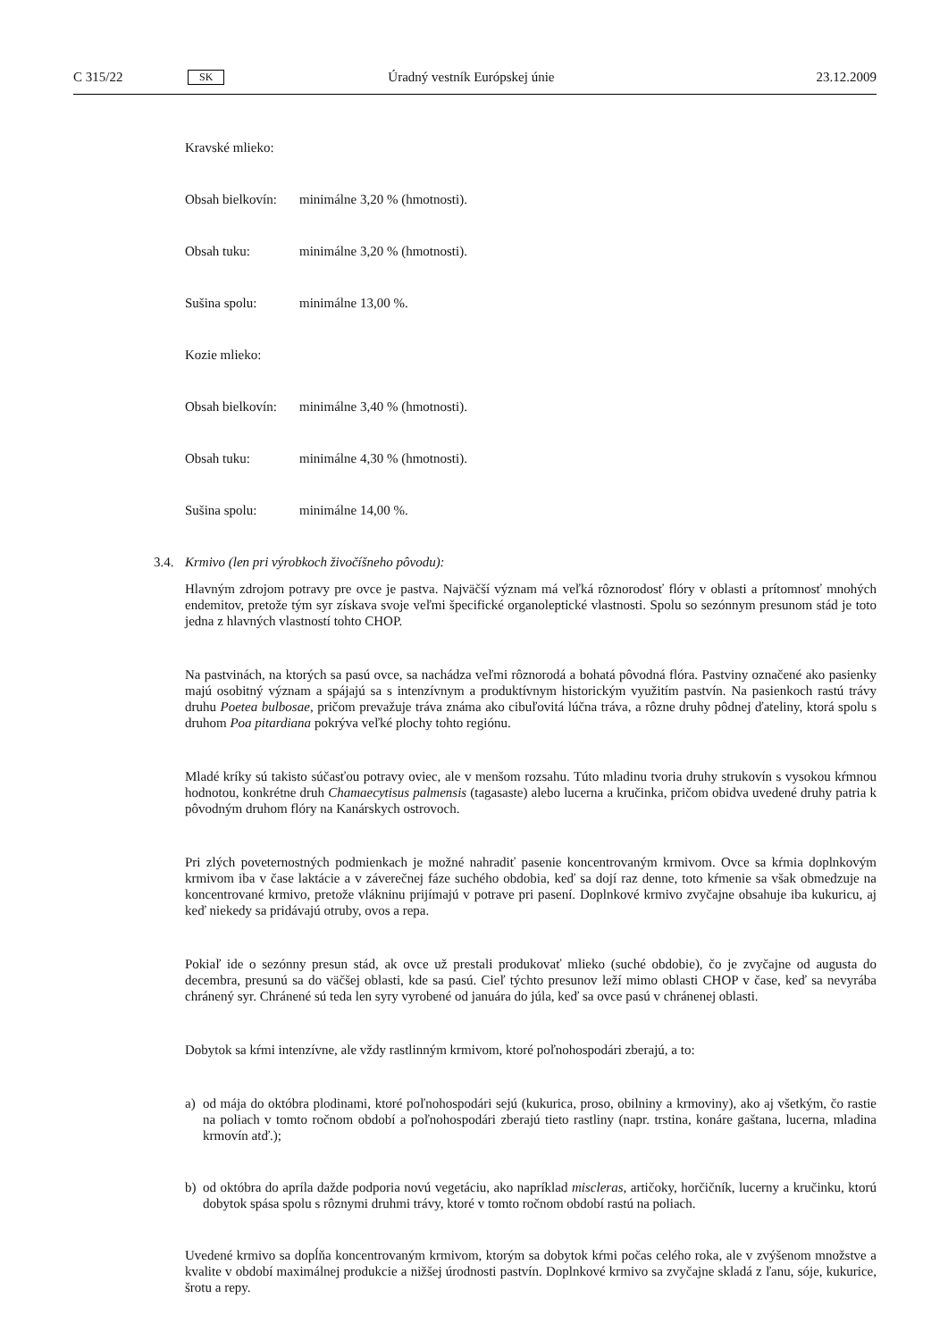C 315/22 SK Úradný vestník Európskej únie 23.12.2009
Kravské mlieko:
Obsah bielkovín: minimálne 3,20 % (hmotnosti).
Obsah tuku: minimálne 3,20 % (hmotnosti).
Sušina spolu: minimálne 13,00 %.
Kozie mlieko:
Obsah bielkovín: minimálne 3,40 % (hmotnosti).
Obsah tuku: minimálne 4,30 % (hmotnosti).
Sušina spolu: minimálne 14,00 %.
3.4. Krmivo (len pri výrobkoch živočíšneho pôvodu):
Hlavným zdrojom potravy pre ovce je pastva. Najväčší význam má veľká rôznorodosť flóry v oblasti a prítomnosť mnohých endemitov, pretože tým syr získava svoje veľmi špecifické organoleptické vlastnosti. Spolu so sezónnym presunom stád je toto jedna z hlavných vlastností tohto CHOP.
Na pastvinách, na ktorých sa pasú ovce, sa nachádza veľmi rôznorodá a bohatá pôvodná flóra. Pastviny označené ako pasienky majú osobitný význam a spájajú sa s intenzívnym a produktívnym historickým využitím pastvín. Na pasienkoch rastú trávy druhu Poetea bulbosae, pričom prevažuje tráva známa ako cibuľovitá lúčna tráva, a rôzne druhy pôdnej ďateliny, ktorá spolu s druhom Poa pitardiana pokrýva veľké plochy tohto regiónu.
Mladé kríky sú takisto súčasťou potravy oviec, ale v menšom rozsahu. Túto mladinu tvoria druhy strukovín s vysokou kŕmnou hodnotou, konkrétne druh Chamaecytisus palmensis (tagasaste) alebo lucerna a kručinka, pričom obidva uvedené druhy patria k pôvodným druhom flóry na Kanárskych ostrovoch.
Pri zlých poveternostných podmienkach je možné nahradiť pasenie koncentrovaným krmivom. Ovce sa kŕmia doplnkovým krmivom iba v čase laktácie a v záverečnej fáze suchého obdobia, keď sa dojí raz denne, toto kŕmenie sa však obmedzuje na koncentrované krmivo, pretože vlákninu prijímajú v potrave pri pasení. Doplnkové krmivo zvyčajne obsahuje iba kukuricu, aj keď niekedy sa pridávajú otruby, ovos a repa.
Pokiaľ ide o sezónny presun stád, ak ovce už prestali produkovať mlieko (suché obdobie), čo je zvyčajne od augusta do decembra, presunú sa do väčšej oblasti, kde sa pasú. Cieľ týchto presunov leží mimo oblasti CHOP v čase, keď sa nevyrába chránený syr. Chránené sú teda len syry vyrobené od januára do júla, keď sa ovce pasú v chránenej oblasti.
Dobytok sa kŕmi intenzívne, ale vždy rastlinným krmivom, ktoré poľnohospodári zberajú, a to:
a) od mája do októbra plodinami, ktoré poľnohospodári sejú (kukurica, proso, obilniny a krmoviny), ako aj všetkým, čo rastie na poliach v tomto ročnom období a poľnohospodári zberajú tieto rastliny (napr. trstina, konáre gaštana, lucerna, mladina krmovín atď.);
b) od októbra do apríla dažde podporia novú vegetáciu, ako napríklad miscleras, artičoky, horčičník, lucerny a kručinku, ktorú dobytok spása spolu s rôznymi druhmi trávy, ktoré v tomto ročnom období rastú na poliach.
Uvedené krmivo sa dopĺňa koncentrovaným krmivom, ktorým sa dobytok kŕmi počas celého roka, ale v zvýšenom množstve a kvalite v období maximálnej produkcie a nižšej úrodnosti pastvín. Doplnkové krmivo sa zvyčajne skladá z ľanu, sóje, kukurice, šrotu a repy.